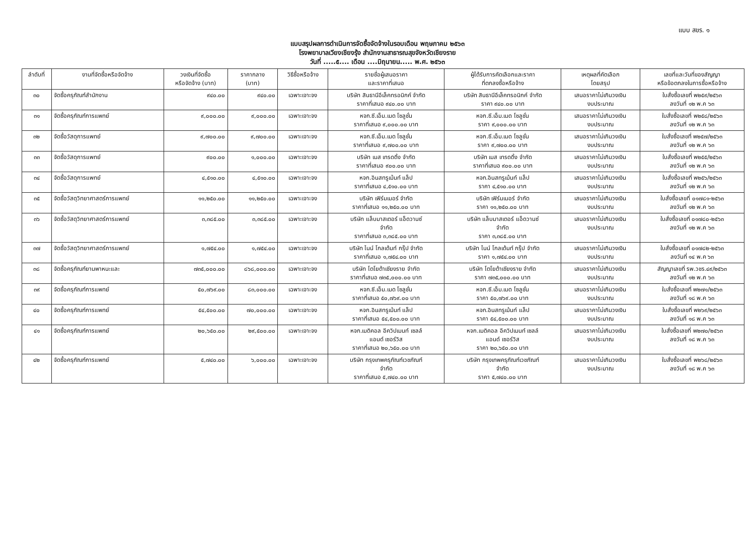แบบ สขร. ๑
แบบสรุปผลการดำเนินการจัดซื้อจัดจ้างในรอบเดือน พฤษภาคม ๒๕๖๓
โรงพยาบาลเวียงเชียงรุ้ง สำนักงานสาธารณสุขจังหวัดเชียงราย
วันที่ .....๕.... เดือน ....มิถุนายน..... พ.ศ. ๒๕๖๓
| ลำดับที่ | งานที่จัดซื้อหรือจัดจ้าง | วงเงินที่จัดซื้อ หรือจัดจ้าง (บาท) | ราคากลาง (บาท) | วิธีซื้อหรือจ้าง | รายชื่อผู้เสนอราคา และราคาที่เสนอ | ผู้ได้รับการคัดเลือกและราคา ที่ตกลงซื้อหรือจ้าง | เหตุผลที่คัดเลือก โดยสรุป | เลขที่และวันที่ของสัญญา หรือข้อตกลงในการซื้อหรือจ้าง |
| --- | --- | --- | --- | --- | --- | --- | --- | --- |
| ๓๐ | จัดซื้อครุภัณฑ์สำนักงาน | ๙๔๐.๐๐ | ๙๔๐.๐๐ | เฉพาะเจาะจง | บริษัท สินธานีอีเล็คทรอนิกค์ จำกัด ราคาที่เสนอ ๙๔๐.๐๐ บาท | บริษัท สินธานีอีเล็คทรอนิกค์ จำกัด ราคา ๙๔๐.๐๐ บาท | เสนอราคาไม่เกินวงเงิน งบประมาณ | ใบสั่งซื้อเลขที่ พ๒๕๙/๒๕๖๓ ลงวันที่ ๑๒ พ.ค ๖๓ |
| ๓๑ | จัดซื้อครุภัณฑ์การแพทย์ | ๙,๐๐๐.๐๐ | ๙,๐๐๐.๐๐ | เฉพาะเจาะจง | หจก.ซี.เอ็ม.เมด โซลูชั่น ราคาที่เสนอ ๙,๐๐๐.๐๐ บาท | หจก.ซี.เอ็ม.เมด โซลูชั่น ราคา ๙,๐๐๐.๐๐ บาท | เสนอราคาไม่เกินวงเงิน งบประมาณ | ใบสั่งซื้อเลขที่ พ๒๕๘/๒๕๖๓ ลงวันที่ ๑๒ พ.ค ๖๓ |
| ๓๒ | จัดซื้อวัสดุการแพทย์ | ๙,๗๐๐.๐๐ | ๙,๗๐๐.๐๐ | เฉพาะเจาะจง | หจก.ซี.เอ็ม.เมด โซลูชั่น ราคาที่เสนอ ๙,๗๐๐.๐๐ บาท | หจก.ซี.เอ็ม.เมด โซลูชั่น ราคา ๙,๗๐๐.๐๐ บาท | เสนอราคาไม่เกินวงเงิน งบประมาณ | ใบสั่งซื้อเลขที่ พ๒๕๗/๒๕๖๓ ลงวันที่ ๑๒ พ.ค ๖๓ |
| ๓๓ | จัดซื้อวัสดุการแพทย์ | ๙๐๐.๐๐ | ๑,๐๐๐.๐๐ | เฉพาะเจาะจง | บริษัท เมส เทรดดิ้ง จำกัด ราคาที่เสนอ ๙๐๐.๐๐ บาท | บริษัท เมส เทรดดิ้ง จำกัด ราคาที่เสนอ ๙๐๐.๐๐ บาท | เสนอราคาไม่เกินวงเงิน งบประมาณ | ใบสั่งซื้อเลขที่ พ๒๕๕/๒๕๖๓ ลงวันที่ ๑๒ พ.ค ๖๓ |
| ๓๔ | จัดซื้อวัสดุการแพทย์ | ๔,๕๑๐.๐๐ | ๔,๕๑๐.๐๐ | เฉพาะเจาะจง | หจก.อินสทรูเม้นท์ แล็ป ราคาที่เสนอ ๔,๕๑๐.๐๐ บาท | หจก.อินสทรูเม้นท์ แล็ป ราคา ๔,๕๑๐.๐๐ บาท | เสนอราคาไม่เกินวงเงิน งบประมาณ | ใบสั่งซื้อเลขที่ พ๒๕๖/๒๕๖๓ ลงวันที่ ๑๒ พ.ค ๖๓ |
| ๓๕ | จัดซื้อวัสดุวิทยาศาสตร์การแพทย์ | ๑๑,๒๕๐.๐๐ | ๑๑,๒๕๐.๐๐ | เฉพาะเจาะจง | บริษัท เฟิร์มเมอร์ จำกัด ราคาที่เสนอ ๑๑,๒๕๐.๐๐ บาท | บริษัท เฟิร์มเมอร์ จำกัด ราคา ๑๑,๒๕๐.๐๐ บาท | เสนอราคาไม่เกินวงเงิน งบประมาณ | ใบสั่งซื้อเลขที่ ๐๑๗๘๑-๒๕๖๓ ลงวันที่ ๑๒ พ.ค ๖๓ |
| ๓๖ | จัดซื้อวัสดุวิทยาศาสตร์การแพทย์ | ๓,๓๘๕.๐๐ | ๓,๓๘๕.๐๐ | เฉพาะเจาะจง | บริษัท แล็บมาสเตอร์ แอ็ดวานซ์ จำกัด ราคาที่เสนอ ๓,๓๘๕.๐๐ บาท | บริษัท แล็บมาสเตอร์ แอ็ดวานซ์ จำกัด ราคา ๓,๓๘๕.๐๐ บาท | เสนอราคาไม่เกินวงเงิน งบประมาณ | ใบสั่งซื้อเลขที่ ๐๑๗๘๐-๒๕๖๓ ลงวันที่ ๑๒ พ.ค ๖๓ |
| ๓๗ | จัดซื้อวัสดุวิทยาศาสตร์การแพทย์ | ๑,๗๕๔.๐๐ | ๑,๗๕๔.๐๐ | เฉพาะเจาะจง | บริษัท ไนน์ โกลเด้นท์ กรุ๊ป จำกัด ราคาที่เสนอ ๑,๗๕๔.๐๐ บาท | บริษัท ไนน์ โกลเด้นท์ กรุ๊ป จำกัด ราคา ๑,๗๕๔.๐๐ บาท | เสนอราคาไม่เกินวงเงิน งบประมาณ | ใบสั่งซื้อเลขที่ ๐๑๗๘๒-๒๕๖๓ ลงวันที่ ๑๔ พ.ค ๖๓ |
| ๓๘ | จัดซื้อครุภัณฑ์ยานพาหนะและ | ๗๓๕,๐๐๐.๐๐ | ๘๖๘,๐๐๐.๐๐ | เฉพาะเจาะจง | บริษัท โตโยต้าเชียงราย จำกัด ราคาที่เสนอ ๗๓๕,๐๐๐.๐๐ บาท | บริษัท โตโยต้าเชียงราย จำกัด ราคา ๗๓๕,๐๐๐.๐๐ บาท | เสนอราคาไม่เกินวงเงิน งบประมาณ | สัญญาเลขที่ รพ.วชร.๔๙/๒๕๖๓ ลงวันที่ ๑๒ พ.ค ๖๓ |
| ๓๙ | จัดซื้อครุภัณฑ์การแพทย์ | ๕๐,๗๖๙.๐๐ | ๘๓,๐๐๐.๐๐ | เฉพาะเจาะจง | หจก.ซี.เอ็ม.เมด โซลูชั่น ราคาที่เสนอ ๕๐,๗๖๙.๐๐ บาท | หจก.ซี.เอ็ม.เมด โซลูชั่น ราคา ๕๐,๗๖๙.๐๐ บาท | เสนอราคาไม่เกินวงเงิน งบประมาณ | ใบสั่งซื้อเลขที่ พ๒๗๑/๒๕๖๓ ลงวันที่ ๑๘ พ.ค ๖๓ |
| ๔๐ | จัดซื้อครุภัณฑ์การแพทย์ | ๕๔,๕๐๐.๐๐ | ๗๐,๐๐๐.๐๐ | เฉพาะเจาะจง | หจก.อินสทรูเม้นท์ แล็ป ราคาที่เสนอ ๕๔,๕๐๐.๐๐ บาท | หจก.อินสทรูเม้นท์ แล็ป ราคา ๕๔,๕๐๐.๐๐ บาท | เสนอราคาไม่เกินวงเงิน งบประมาณ | ใบสั่งซื้อเลขที่ พ๒๖๙/๒๕๖๓ ลงวันที่ ๑๘ พ.ค ๖๓ |
| ๔๑ | จัดซื้อครุภัณฑ์การแพทย์ | ๒๐,๖๕๐.๐๐ | ๒๙,๕๐๐.๐๐ | เฉพาะเจาะจง | หจก.เมดิคอล อีควิปเมนท์ เซลล์ แอนด์ เซอร์วิส ราคาที่เสนอ ๒๐,๖๕๐.๐๐ บาท | หจก.เมดิคอล อีควิปเมนท์ เซลล์ แอนด์ เซอร์วิส ราคา ๒๐,๖๕๐.๐๐ บาท | เสนอราคาไม่เกินวงเงิน งบประมาณ | ใบสั่งซื้อเลขที่ พ๒๗๐/๒๕๖๓ ลงวันที่ ๑๘ พ.ค ๖๓ |
| ๔๒ | จัดซื้อครุภัณฑ์การแพทย์ | ๕,๗๔๐.๐๐ | ๖,๐๐๐.๐๐ | เฉพาะเจาะจง | บริษัท กรุงเทพครุภัณฑ์เวชภัณฑ์ จำกัด ราคาที่เสนอ ๕,๗๔๐.๐๐ บาท | บริษัท กรุงเทพครุภัณฑ์เวชภัณฑ์ จำกัด ราคา ๕,๗๔๐.๐๐ บาท | เสนอราคาไม่เกินวงเงิน งบประมาณ | ใบสั่งซื้อเลขที่ พ๒๖๘/๒๕๖๓ ลงวันที่ ๑๘ พ.ค ๖๓ |